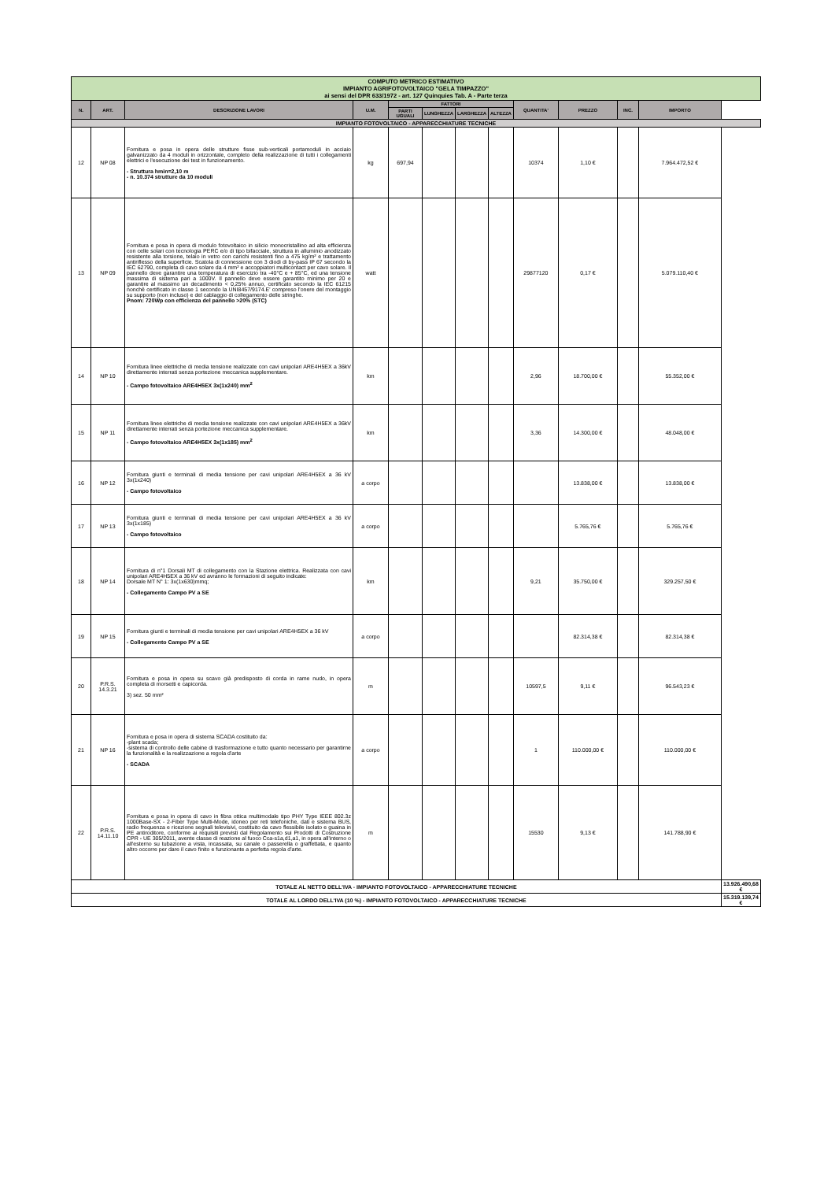| COMPUTO METRICO ESTIMATIVO IMPIANTO AGRIFOTOVOLTAICO "GELA TIMPAZZO" ai sensi del DPR 633/1972 - art. 127 Quinquies Tab. A - Parte terza | | | | | | | | | | | | |
| N. | ART. | DESCRIZIONE LAVORI | U.M. | FATTORI | | | | QUANTITA' | PREZZO | INC. | IMPORTO | |
| | | | | PARTI UGUALI | LUNGHEZZA | LARGHEZZA | ALTEZZA | | | | | |
| IMPIANTO FOTOVOLTAICO - APPARECCHIATURE TECNICHE | | | | | | | | | | | | |
| 12 | NP 08 | Fornitura e posa in opera delle strutture fisse sub-verticali portamoduli in acciaio galvanizzato da 4 moduli in orizzontale, completo della realizzazione di tutti i collegamenti elettrici e l'esecuzione dei test in funzionamento. - Struttura hmin=2,10 m - n. 10.374 strutture da 10 moduli | kg | 697,94 | | | | 10374 | 1,10 € | | 7.964.472,52 € | |
| 13 | NP 09 | Fornitura e posa in opera di modulo fotovoltaico in silicio monocristallino ad alta efficienza con celle solari con tecnologia PERC e/o di tipo bifacciale, struttura in alluminio anodizzato resistente alla torsione, telaio in vetro con carichi resistenti fino a 475 kg/m² e trattamento antiriflesso della superficie. Scatola di connessione con 3 diodi di by-pass IP 67 secondo la IEC 62790, completa di cavo solare da 4 mm² e accoppiatori multicontact per cavo solare. Il pannello deve garantire una temperatura di esercizio tra -40°C e + 85°C, ed una tensione massima di sistema pari a 1000V. Il pannello deve essere garantito minimo per 20 e garantire al massimo un decadimento < 0,25% annuo, certificato secondo la IEC 61215 nonchè certificato in classe 1 secondo la UNI8457/9174.E' compreso l'onere del montaggio su supporto (non incluso) e del cablaggio di collegamento delle stringhe. Pnom: 720Wp con efficienza del pannello >20% (STC) | watt | | | | | 29877120 | 0,17 € | | 5.079.110,40 € | |
| 14 | NP 10 | Fornitura linee elettriche di media tensione realizzate con cavi unipolari ARE4H5EX a 36kV direttamente interrati senza portezione meccanica supplementare. - Campo fotovoltaico ARE4H5EX 3x(1x240) mm<sup>2</sup> | km | | | | | 2,96 | 18.700,00 € | | 55.352,00 € | |
| 15 | NP 11 | Fornitura linee elettriche di media tensione realizzate con cavi unipolari ARE4H5EX a 36kV direttamente interrati senza portezione meccanica supplementare. - Campo fotovoltaico ARE4H5EX 3x(1x185) mm<sup>2</sup> | km | | | | | 3,36 | 14.300,00 € | | 48.048,00 € | |
| 16 | NP 12 | Fornitura giunti e terminali di media tensione per cavi unipolari ARE4H5EX a 36 kV 3x(1x240) - Campo fotovoltaico | a corpo | | | | | | 13.838,00 € | | 13.838,00 € | |
| 17 | NP 13 | Fornitura giunti e terminali di media tensione per cavi unipolari ARE4H5EX a 36 kV 3x(1x185) - Campo fotovoltaico | a corpo | | | | | | 5.765,76 € | | 5.765,76 € | |
| 18 | NP 14 | Fornitura di n°1 Dorsali MT di collegamento con la Stazione elettrica. Realizzata con cavi unipolari ARE4H5EX a 36 kV ed avranno le formazioni di seguito indicate: Dorsale MT N° 1: 3x(1x630)mmq; - Collegamento Campo PV a SE | km | | | | | 9,21 | 35.750,00 € | | 329.257,50 € | |
| 19 | NP 15 | Fornitura giunti e terminali di media tensione per cavi unipolari ARE4H5EX a 36 kV - Collegamento Campo PV a SE | a corpo | | | | | | 82.314,38 € | | 82.314,38 € | |
| 20 | P.R.S. 14.3.21 | Fornitura e posa in opera su scavo già predisposto di corda in rame nudo, in opera completa di morsetti e capicorda. 3) sez. 50 mm² | m | | | | | 10597,5 | 9,11 € | | 96.543,23 € | |
| 21 | NP 16 | Fornitura e posa in opera di sistema SCADA costituito da: -plant scada; -sistema di controllo delle cabine di trasformazione e tutto quanto necessario per garantirne la funzionalità e la realizzazione a regola d'arte - SCADA | a corpo | | | | | 1 | 110.000,00 € | | 110.000,00 € | |
| 22 | P.R.S. 14.11.10 | Fornitura e posa in opera di cavo in fibra ottica multimodale tipo PHY Type IEEE 802.3z 1000Base-SX - 2-Fiber Type Multi-Mode, idoneo per reti telefoniche, dati e sistema BUS, radio frequenza e ricezione segnali televisivi, costituito da cavo flessibile isolato e guaina in PE antiroditore, conforme ai requisiti previsti dal Regolamento sui Prodotti di Costruzione CPR - UE 305/2011, avente classe di reazione al fuoco Cca-s1a,d1,a1, in opera all'interno o all'esterno su tubazione a vista, incassata, su canale o passerella o graffettata, e quanto altro occorre per dare il cavo finito e funzionante a perfetta regola d'arte. | m | | | | | 15530 | 9,13 € | | 141.788,90 € | |
| TOTALE AL NETTO DELL'IVA - IMPIANTO FOTOVOLTAICO - APPARECCHIATURE TECNICHE | | | | | | | | | | | | 13.926.490,68 € |
| TOTALE AL LORDO DELL'IVA (10 %) - IMPIANTO FOTOVOLTAICO - APPARECCHIATURE TECNICHE | | | | | | | | | | | | 15.319.139,74 € |